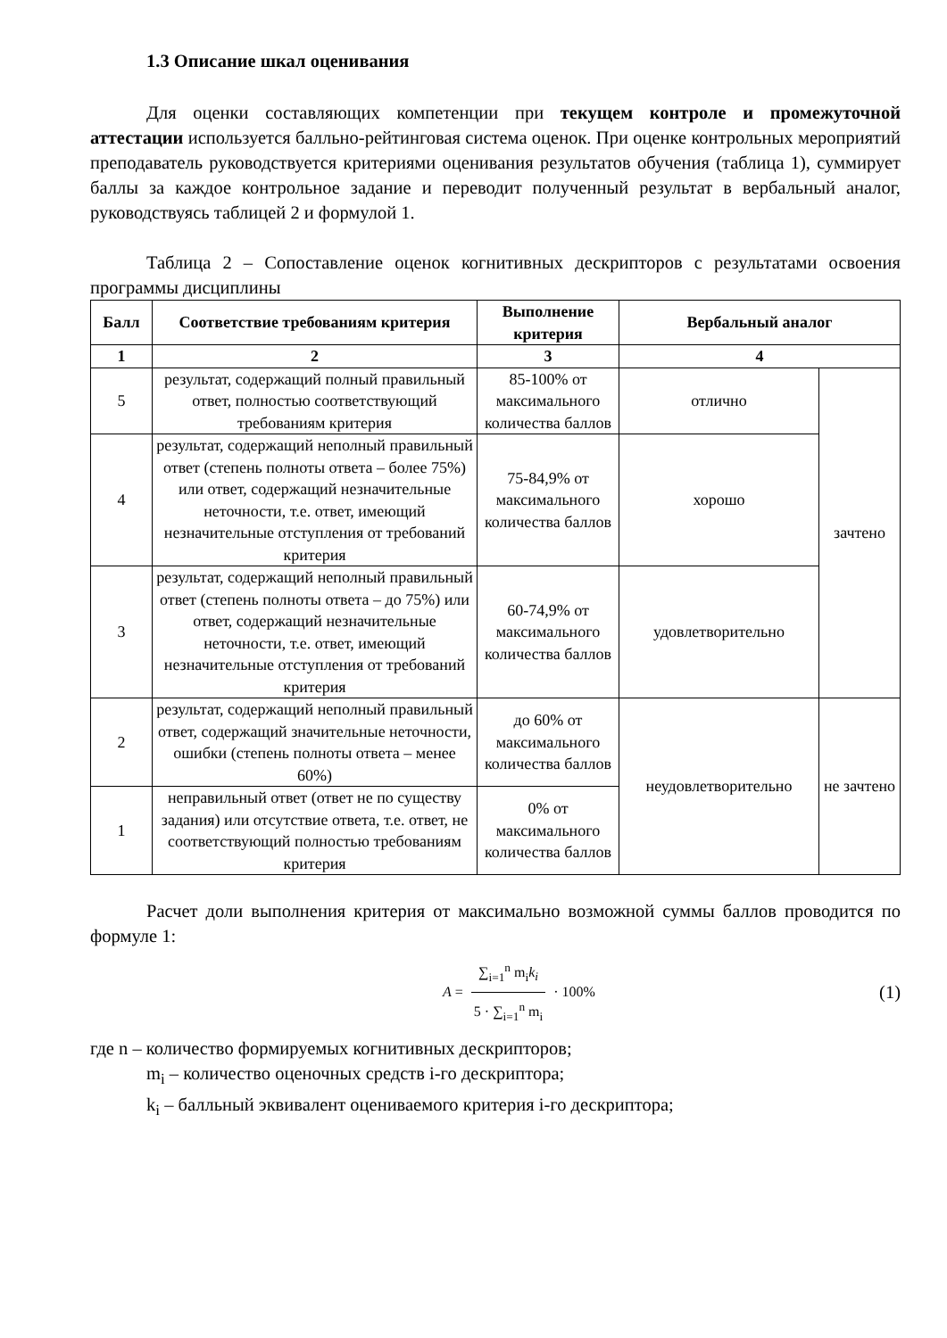1.3 Описание шкал оценивания
Для оценки составляющих компетенции при текущем контроле и промежуточной аттестации используется балльно-рейтинговая система оценок. При оценке контрольных мероприятий преподаватель руководствуется критериями оценивания результатов обучения (таблица 1), суммирует баллы за каждое контрольное задание и переводит полученный результат в вербальный аналог, руководствуясь таблицей 2 и формулой 1.
Таблица 2 – Сопоставление оценок когнитивных дескрипторов с результатами освоения программы дисциплины
| Балл | Соответствие требованиям критерия | Выполнение критерия | Вербальный аналог | |
| --- | --- | --- | --- | --- |
| 1 | 2 | 3 | 4 | |
| 5 | результат, содержащий полный правильный ответ, полностью соответствующий требованиям критерия | 85-100% от максимального количества баллов | отлично | зачтено |
| 4 | результат, содержащий неполный правильный ответ (степень полноты ответа – более 75%) или ответ, содержащий незначительные неточности, т.е. ответ, имеющий незначительные отступления от требований критерия | 75-84,9% от максимального количества баллов | хорошо | |
| 3 | результат, содержащий неполный правильный ответ (степень полноты ответа – до 75%) или ответ, содержащий незначительные неточности, т.е. ответ, имеющий незначительные отступления от требований критерия | 60-74,9% от максимального количества баллов | удовлетворительно | |
| 2 | результат, содержащий неполный правильный ответ, содержащий значительные неточности, ошибки (степень полноты ответа – менее 60%) | до 60% от максимального количества баллов | неудовлетворительно | не зачтено |
| 1 | неправильный ответ (ответ не по существу задания) или отсутствие ответа, т.е. ответ, не соответствующий полностью требованиям критерия | 0% от максимального количества баллов | | |
Расчет доли выполнения критерия от максимально возможной суммы баллов проводится по формуле 1:
A = ∑<sub>i=1</sub><sup>n</sup> m<sub>i</sub>k<sub>i</sub> 5 · ∑<sub>i=1</sub><sup>n</sup> m<sub>i</sub> · 100%
(1)
где n – количество формируемых когнитивных дескрипторов;
m<sub>i</sub> – количество оценочных средств i-го дескриптора;
k<sub>i</sub> – балльный эквивалент оцениваемого критерия i-го дескриптора;